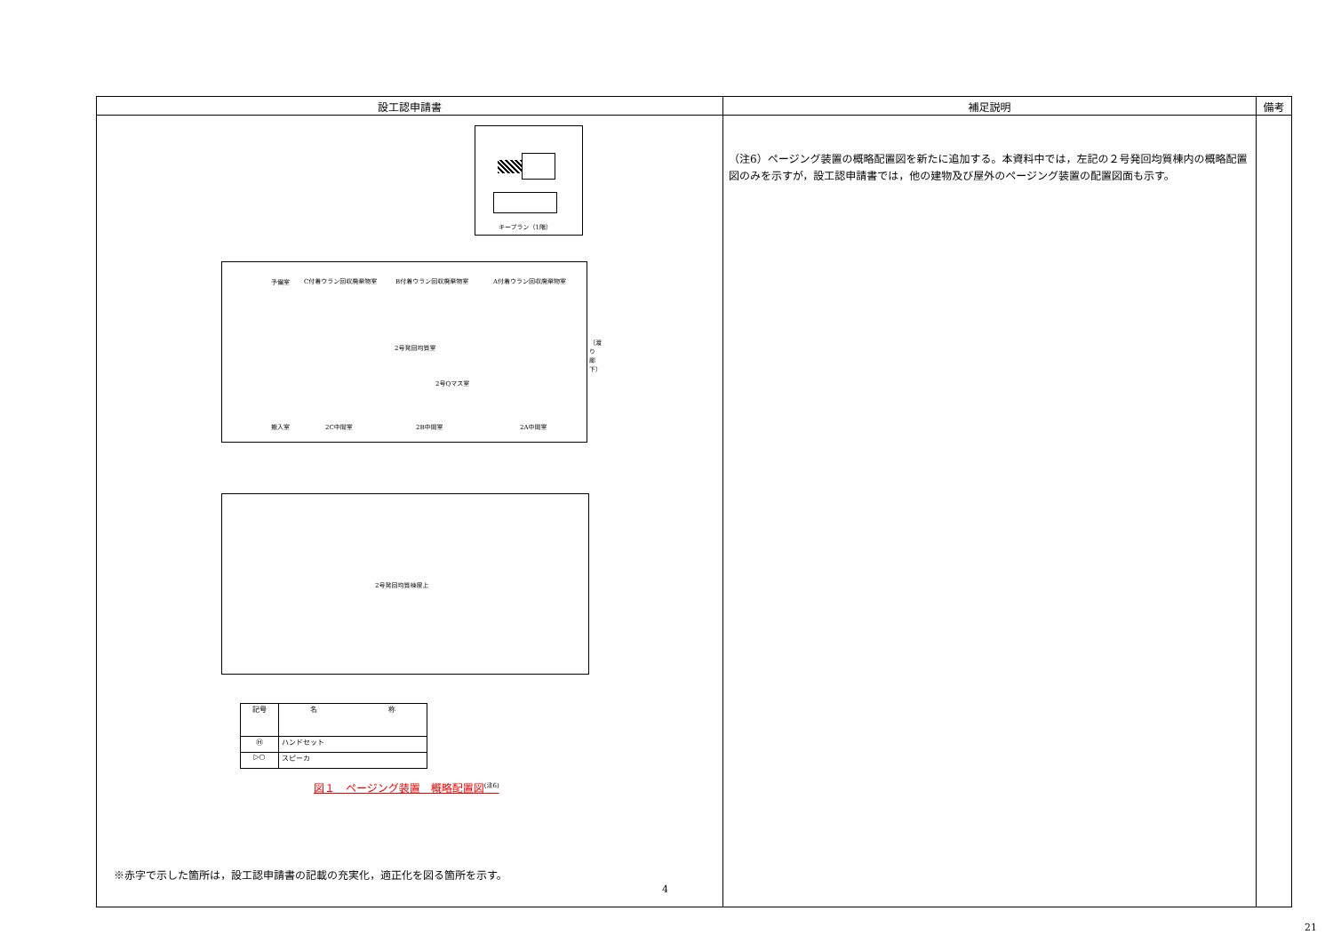| 設工認申請書 | 補足説明 | 備考 |
| --- | --- | --- |
| キープラン（1階） 予備室 C付着ウラン回収廃棄物室 B付着ウラン回収廃棄物室 A付着ウラン回収廃棄物室 2号発回均質室 2号Qマス室 搬入室 2C中間室 2B中間室 2A中間室 （渡り廊下） 2号発回均質棟屋上 / 記号 / 名 称 / / Ⓗ / ハンドセット / / ▷○ / スピーカ / 図１ ページング装置 概略配置図<sup>(注6)</sup> | （注6）ページング装置の概略配置図を新たに追加する。本資料中では，左記の２号発回均質棟内の概略配置図のみを示すが，設工認申請書では，他の建物及び屋外のページング装置の配置図面も示す。 | |
※赤字で示した箇所は，設工認申請書の記載の充実化，適正化を図る箇所を示す。
4
21